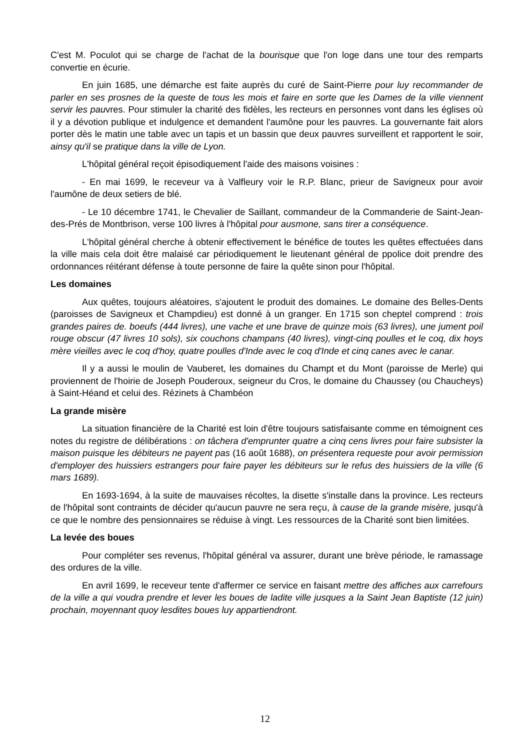C'est M. Poculot qui se charge de l'achat de la bourisque que l'on loge dans une tour des remparts convertie en écurie.
En juin 1685, une démarche est faite auprès du curé de Saint-Pierre pour luy recommander de parler en ses prosnes de la queste de tous les mois et faire en sorte que les Dames de la ville viennent servir les pauvres. Pour stimuler la charité des fidèles, les recteurs en personnes vont dans les églises où il y a dévotion publique et indulgence et demandent l'aumône pour les pauvres. La gouvernante fait alors porter dès le matin une table avec un tapis et un bassin que deux pauvres surveillent et rapportent le soir, ainsy qu'il se pratique dans la ville de Lyon.
L'hôpital général reçoit épisodiquement l'aide des maisons voisines :
- En mai 1699, le receveur va à Valfleury voir le R.P. Blanc, prieur de Savigneux pour avoir l'aumône de deux setiers de blé.
- Le 10 décembre 1741, le Chevalier de Saillant, commandeur de la Commanderie de Saint-Jean-des-Prés de Montbrison, verse 100 livres à l'hôpital pour ausmone, sans tirer a conséquence.
L'hôpital général cherche à obtenir effectivement le bénéfice de toutes les quêtes effectuées dans la ville mais cela doit être malaisé car périodiquement le lieutenant général de ppolice doit prendre des ordonnances réitérant défense à toute personne de faire la quête sinon pour l'hôpital.
Les domaines
Aux quêtes, toujours aléatoires, s'ajoutent le produit des domaines. Le domaine des Belles-Dents (paroisses de Savigneux et Champdieu) est donné à un granger. En 1715 son cheptel comprend : trois grandes paires de. boeufs (444 livres), une vache et une brave de quinze mois (63 livres), une jument poil rouge obscur (47 livres 10 sols), six couchons champans (40 livres), vingt-cinq poulles et le coq, dix hoys mère vieilles avec le coq d'hoy, quatre poulles d'Inde avec le coq d'Inde et cinq canes avec le canar.
Il y a aussi le moulin de Vauberet, les domaines du Champt et du Mont (paroisse de Merle) qui proviennent de l'hoirie de Joseph Pouderoux, seigneur du Cros, le domaine du Chaussey (ou Chaucheys) à Saint-Héand et celui des. Rézinets à Chambéon
La grande misère
La situation financière de la Charité est loin d'être toujours satisfaisante comme en témoignent ces notes du registre de délibérations : on tâchera d'emprunter quatre a cinq cens livres pour faire subsister la maison puisque les débiteurs ne payent pas (16 août 1688), on présentera requeste pour avoir permission d'employer des huissiers estrangers pour faire payer les débiteurs sur le refus des huissiers de la ville (6 mars 1689).
En 1693-1694, à la suite de mauvaises récoltes, la disette s'installe dans la province. Les recteurs de l'hôpital sont contraints de décider qu'aucun pauvre ne sera reçu, à cause de la grande misère, jusqu'à ce que le nombre des pensionnaires se réduise à vingt. Les ressources de la Charité sont bien limitées.
La levée des boues
Pour compléter ses revenus, l'hôpital général va assurer, durant une brève période, le ramassage des ordures de la ville.
En avril 1699, le receveur tente d'affermer ce service en faisant mettre des affiches aux carrefours de la ville a qui voudra prendre et lever les boues de ladite ville jusques a la Saint Jean Baptiste (12 juin) prochain, moyennant quoy lesdites boues luy appartiendront.
12